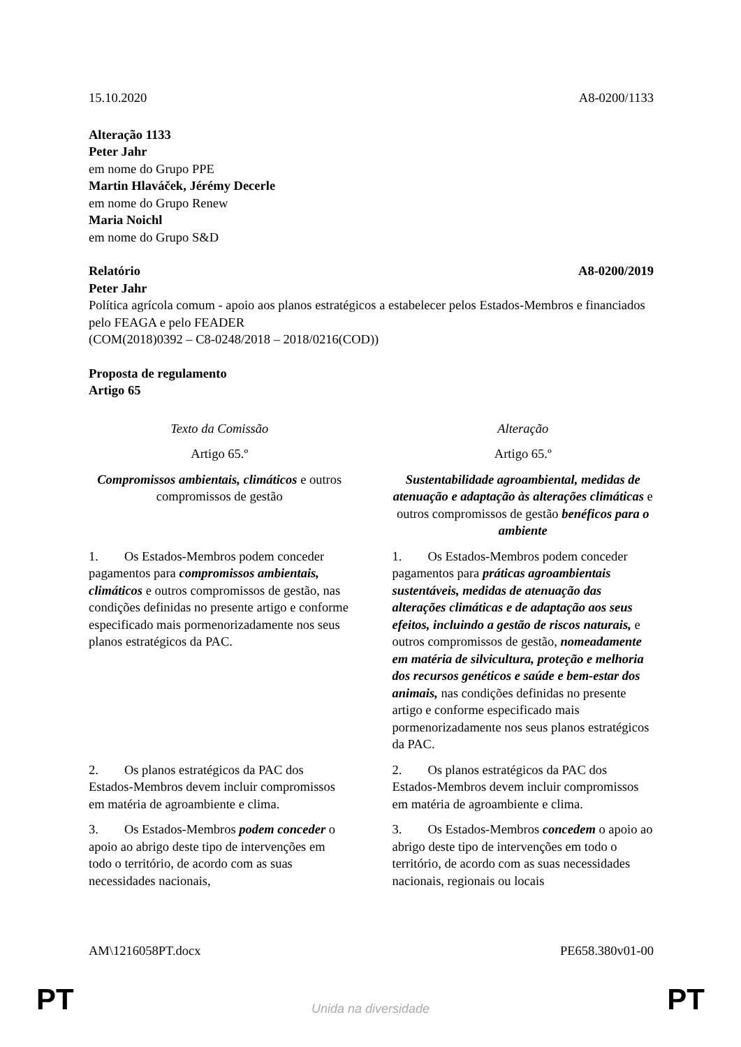15.10.2020 A8-0200/1133
Alteração 1133
Peter Jahr
em nome do Grupo PPE
Martin Hlaváček, Jérémy Decerle
em nome do Grupo Renew
Maria Noichl
em nome do Grupo S&D
Relatório A8-0200/2019
Peter Jahr
Política agrícola comum - apoio aos planos estratégicos a estabelecer pelos Estados-Membros e financiados pelo FEAGA e pelo FEADER
(COM(2018)0392 – C8-0248/2018 – 2018/0216(COD))
Proposta de regulamento
Artigo 65
| Texto da Comissão | Alteração |
| --- | --- |
| Artigo 65.º | Artigo 65.º |
| Compromissos ambientais, climáticos e outros compromissos de gestão | Sustentabilidade agroambiental, medidas de atenuação e adaptação às alterações climáticas e outros compromissos de gestão benéficos para o ambiente |
| 1. Os Estados-Membros podem conceder pagamentos para compromissos ambientais, climáticos e outros compromissos de gestão, nas condições definidas no presente artigo e conforme especificado mais pormenorizadamente nos seus planos estratégicos da PAC. | 1. Os Estados-Membros podem conceder pagamentos para práticas agroambientais sustentáveis, medidas de atenuação das alterações climáticas e de adaptação aos seus efeitos, incluindo a gestão de riscos naturais, e outros compromissos de gestão, nomeadamente em matéria de silvicultura, proteção e melhoria dos recursos genéticos e saúde e bem-estar dos animais, nas condições definidas no presente artigo e conforme especificado mais pormenorizadamente nos seus planos estratégicos da PAC. |
| 2. Os planos estratégicos da PAC dos Estados-Membros devem incluir compromissos em matéria de agroambiente e clima. | 2. Os planos estratégicos da PAC dos Estados-Membros devem incluir compromissos em matéria de agroambiente e clima. |
| 3. Os Estados-Membros podem conceder o apoio ao abrigo deste tipo de intervenções em todo o território, de acordo com as suas necessidades nacionais, | 3. Os Estados-Membros concedem o apoio ao abrigo deste tipo de intervenções em todo o território, de acordo com as suas necessidades nacionais, regionais ou locais |
AM\1216058PT.docx PE658.380v01-00
PT
Unida na diversidade PT